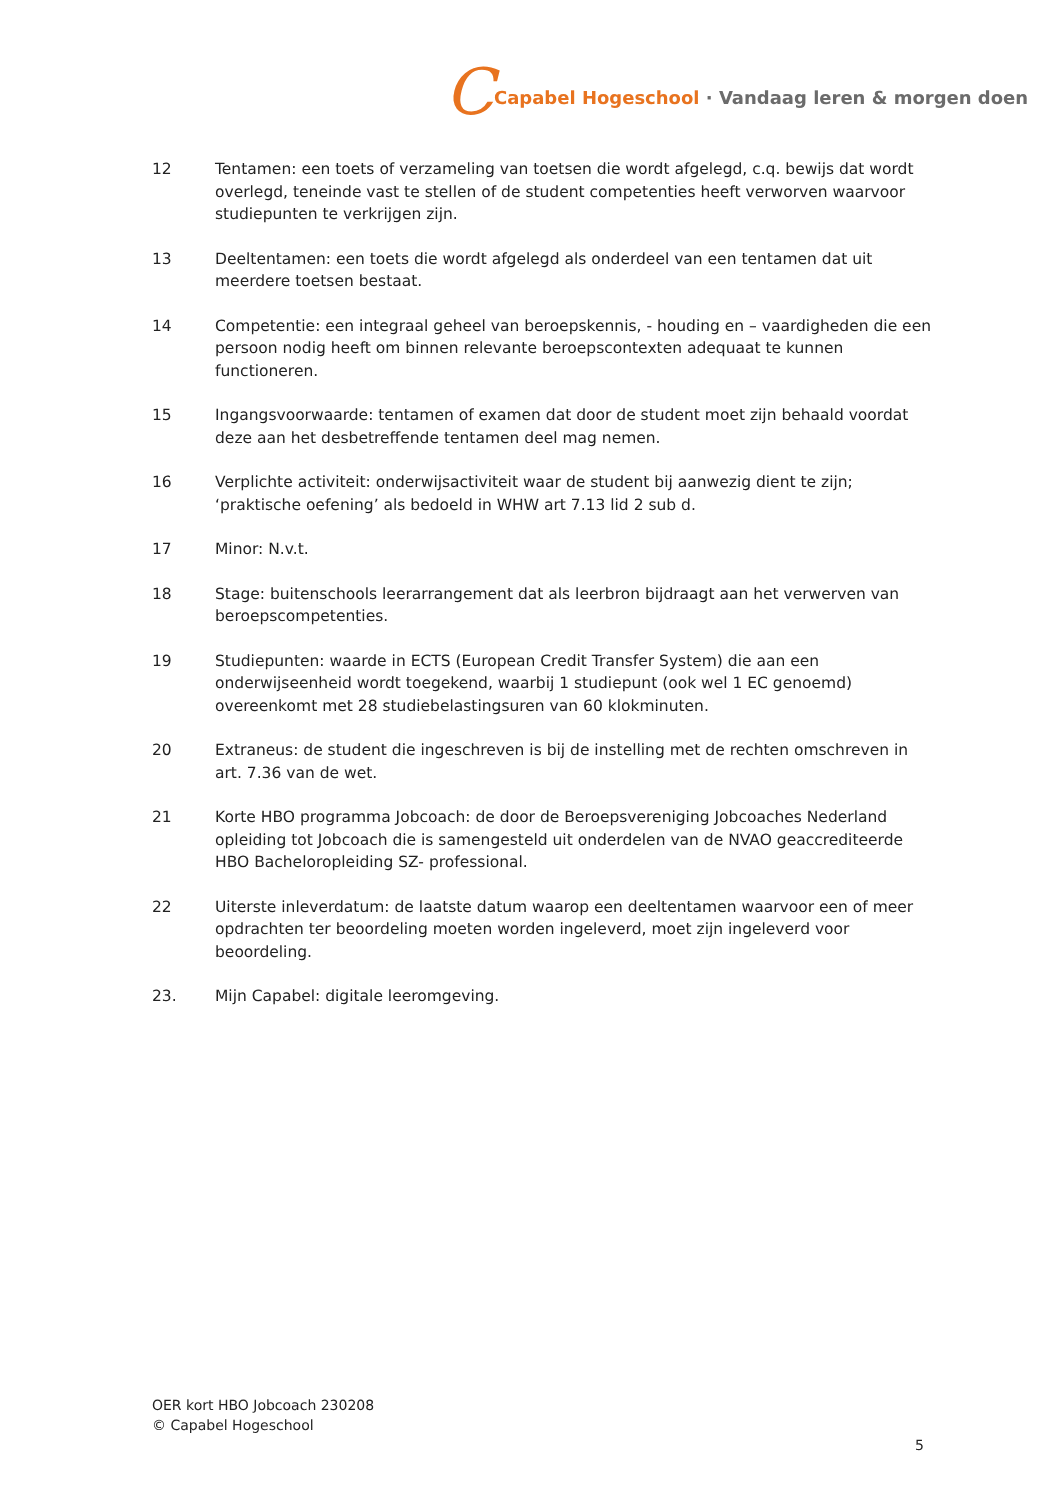C Capabel Hogeschool · Vandaag leren & morgen doen
12 Tentamen: een toets of verzameling van toetsen die wordt afgelegd, c.q. bewijs dat wordt overlegd, teneinde vast te stellen of de student competenties heeft verworven waarvoor studiepunten te verkrijgen zijn.
13 Deeltentamen: een toets die wordt afgelegd als onderdeel van een tentamen dat uit meerdere toetsen bestaat.
14 Competentie: een integraal geheel van beroepskennis, - houding en – vaardigheden die een persoon nodig heeft om binnen relevante beroepscontexten adequaat te kunnen functioneren.
15 Ingangsvoorwaarde: tentamen of examen dat door de student moet zijn behaald voordat deze aan het desbetreffende tentamen deel mag nemen.
16 Verplichte activiteit: onderwijsactiviteit waar de student bij aanwezig dient te zijn; ‘praktische oefening’ als bedoeld in WHW art 7.13 lid 2 sub d.
17 Minor: N.v.t.
18 Stage: buitenschools leerarrangement dat als leerbron bijdraagt aan het verwerven van beroepscompetenties.
19 Studiepunten: waarde in ECTS (European Credit Transfer System) die aan een onderwijseenheid wordt toegekend, waarbij 1 studiepunt (ook wel 1 EC genoemd) overeenkomt met 28 studiebelastingsuren van 60 klokminuten.
20 Extraneus: de student die ingeschreven is bij de instelling met de rechten omschreven in art. 7.36 van de wet.
21 Korte HBO programma Jobcoach: de door de Beroepsvereniging Jobcoaches Nederland opleiding tot Jobcoach die is samengesteld uit onderdelen van de NVAO geaccrediteerde HBO Bacheloropleiding SZ- professional.
22 Uiterste inleverdatum: de laatste datum waarop een deeltentamen waarvoor een of meer opdrachten ter beoordeling moeten worden ingeleverd, moet zijn ingeleverd voor beoordeling.
23. Mijn Capabel: digitale leeromgeving.
OER kort HBO Jobcoach 230208
© Capabel Hogeschool
5